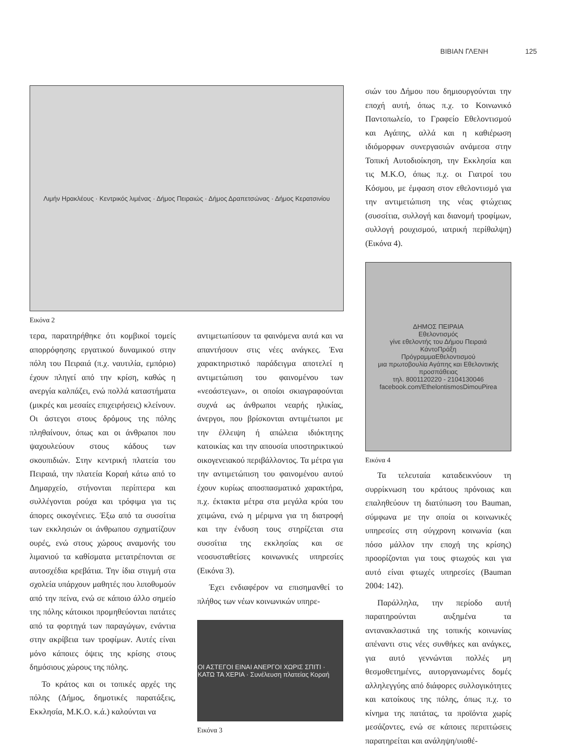ΒΙΒΙΑΝ ΓΛΕΝΗ 125
Λιμήν Ηρακλέους · Κεντρικός λιμένας · Δήμος Πειραιώς · Δήμος Δραπετσώνας · Δήμος Κερατσινίου
Εικόνα 2
τερα, παρατηρήθηκε ότι κομβικοί τομείς απορρόφησης εργατικού δυναμικού στην πόλη του Πειραιά (π.χ. ναυτιλία, εμπόριο) έχουν πληγεί από την κρίση, καθώς η ανεργία καλπάζει, ενώ πολλά καταστήματα (μικρές και μεσαίες επιχειρήσεις) κλείνουν. Οι άστεγοι στους δρόμους της πόλης πληθαίνουν, όπως και οι άνθρωποι που ψαχουλεύουν στους κάδους των σκουπιδιών. Στην κεντρική πλατεία του Πειραιά, την πλατεία Κοραή κάτω από το Δημαρχείο, στήνονται περίπτερα και συλλέγονται ρούχα και τρόφιμα για τις άπορες οικογένειες. Έξω από τα συσσίτια των εκκλησιών οι άνθρωπου σχηματίζουν ουρές, ενώ στους χώρους αναμονής του λιμανιού τα καθίσματα μετατρέπονται σε αυτοσχέδια κρεβάτια. Την ίδια στιγμή στα σχολεία υπάρχουν μαθητές που λιποθυμούν από την πείνα, ενώ σε κάποιο άλλο σημείο της πόλης κάτοικοι προμηθεύονται πατάτες από τα φορτηγά των παραγώγων, ενάντια στην ακρίβεια των τροφίμων. Αυτές είναι μόνο κάποιες όψεις της κρίσης στους δημόσιους χώρους της πόλης.
Το κράτος και οι τοπικές αρχές της πόλης (Δήμος, δημοτικές παρατάξεις, Εκκλησία, Μ.Κ.Ο. κ.ά.) καλούνται να
αντιμετωπίσουν τα φαινόμενα αυτά και να απαντήσουν στις νέες ανάγκες. Ένα χαρακτηριστικό παράδειγμα αποτελεί η αντιμετώπιση του φαινομένου των «νεοάστεγων», οι οποίοι σκιαγραφούνται συχνά ως άνθρωποι νεαρής ηλικίας, άνεργοι, που βρίσκονται αντιμέτωποι με την έλλειψη ή απώλεια ιδιόκτητης κατοικίας και την απουσία υποστηρικτικού οικογενειακού περιβάλλοντος. Τα μέτρα για την αντιμετώπιση του φαινομένου αυτού έχουν κυρίως αποσπασματικό χαρακτήρα, π.χ. έκτακτα μέτρα στα μεγάλα κρύα του χειμώνα, ενώ η μέριμνα για τη διατροφή και την ένδυση τους στηρίζεται στα συσσίτια της εκκλησίας και σε νεοσυσταθείσες κοινωνικές υπηρεσίες (Εικόνα 3).
Έχει ενδιαφέρον να επισημανθεί το πλήθος των νέων κοινωνικών υπηρε-
ΟΙ ΑΣΤΕΓΟΙ ΕΙΝΑΙ ΑΝΕΡΓΟΙ ΧΩΡΙΣ ΣΠΙΤΙ · ΚΑΤΩ ΤΑ ΧΕΡΙΑ · Συνέλευση πλατείας Κοραή
Εικόνα 3
σιών του Δήμου που δημιουργούνται την εποχή αυτή, όπως π.χ. το Κοινωνικό Παντοπωλείο, το Γραφείο Εθελοντισμού και Αγάπης, αλλά και η καθιέρωση ιδιόμορφων συνεργασιών ανάμεσα στην Τοπική Αυτοδιοίκηση, την Εκκλησία και τις Μ.Κ.Ο, όπως π.χ. οι Γιατροί του Κόσμου, με έμφαση στον εθελοντισμό για την αντιμετώπιση της νέας φτώχειας (συσσίτια, συλλογή και διανομή τροφίμων, συλλογή ρουχισμού, ιατρική περίθαλψη) (Εικόνα 4).
ΔΗΜΟΣ ΠΕΙΡΑΙΑ
Εθελοντισμός
γίνε εθελοντής του Δήμου Πειραιά
ΚάντοΠράξη
ΠρόγραμμαΕθελοντισμού
μια πρωτοβουλία Αγάπης και Εθελοντικής προσπάθειας
τηλ. 8001120220 - 2104130046
facebook.com/EthelontismosDimouPirea
Εικόνα 4
Τα τελευταία καταδεικνύουν τη συρρίκνωση του κράτους πρόνοιας και επαληθεύουν τη διατύπωση του Bauman, σύμφωνα με την οποία οι κοινωνικές υπηρεσίες στη σύγχρονη κοινωνία (και πόσο μάλλον την εποχή της κρίσης) προορίζονται για τους φτωχούς και για αυτό είναι φτωχές υπηρεσίες (Bauman 2004: 142).
Παράλληλα, την περίοδο αυτή παρατηρούνται αυξημένα τα αντανακλαστικά της τοπικής κοινωνίας απέναντι στις νέες συνθήκες και ανάγκες, για αυτό γεννώνται πολλές μη θεσμοθετημένες, αυτοργανωμένες δομές αλληλεγγύης από διάφορες συλλογικότητες και κατοίκους της πόλης, όπως π.χ. το κίνημα της πατάτας, τα προϊόντα χωρίς μεσάζοντες, ενώ σε κάποιες περιπτώσεις παρατηρείται και ανάληψη/υιοθέ-